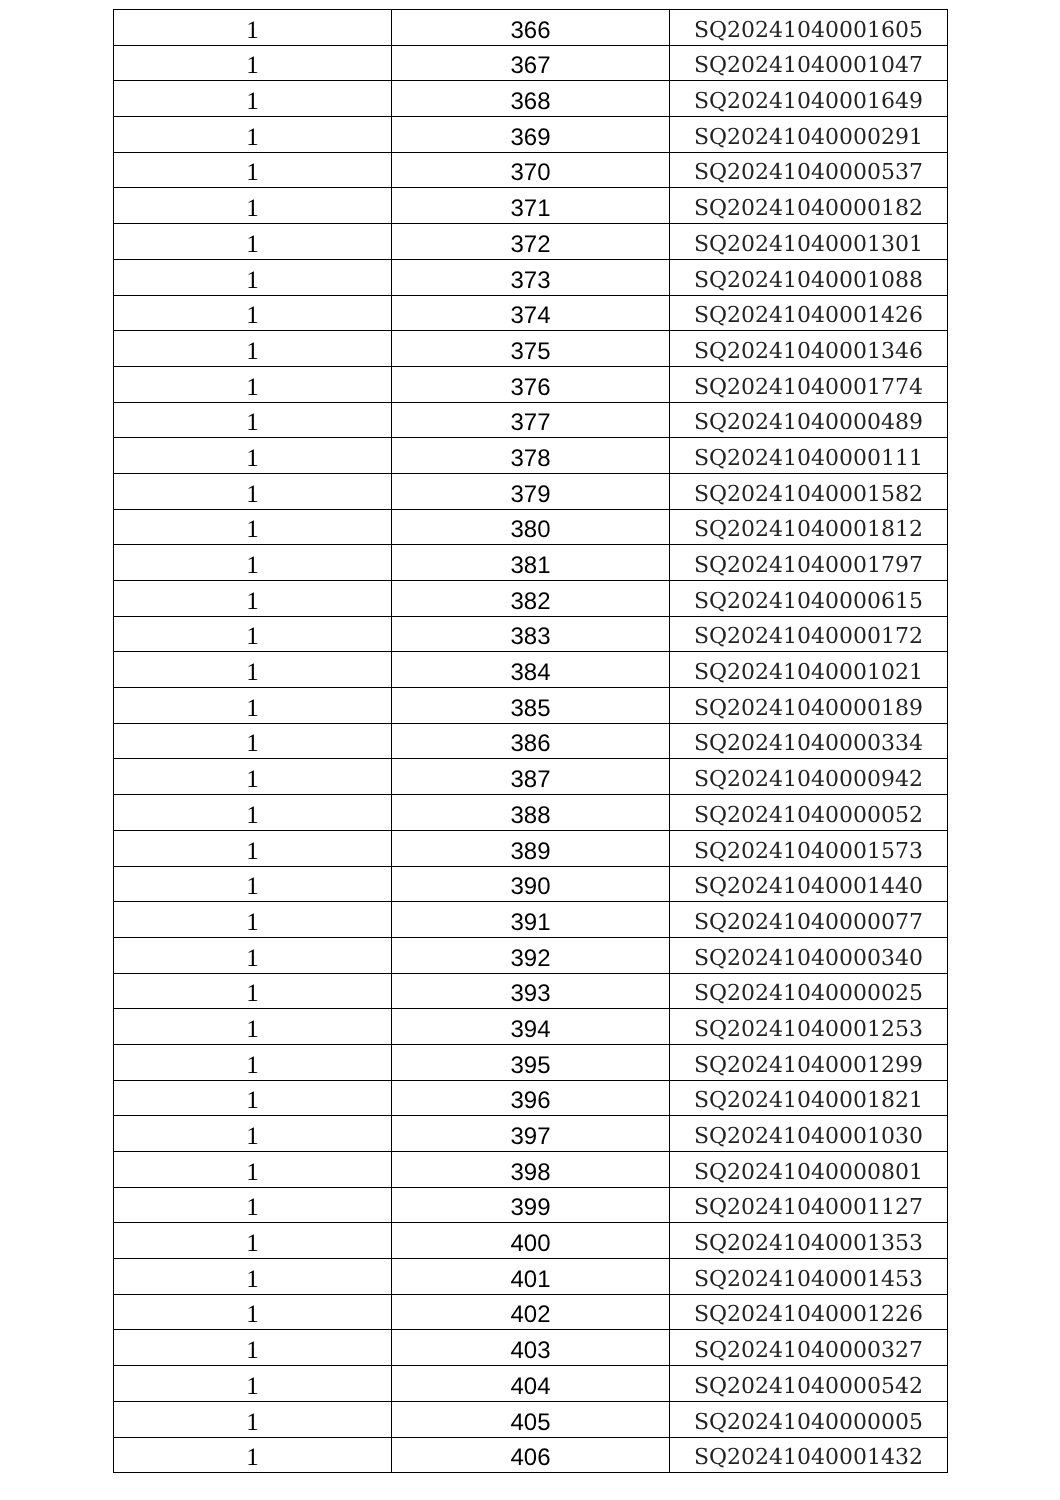| 1 | 366 | SQ20241040001605 |
| 1 | 367 | SQ20241040001047 |
| 1 | 368 | SQ20241040001649 |
| 1 | 369 | SQ20241040000291 |
| 1 | 370 | SQ20241040000537 |
| 1 | 371 | SQ20241040000182 |
| 1 | 372 | SQ20241040001301 |
| 1 | 373 | SQ20241040001088 |
| 1 | 374 | SQ20241040001426 |
| 1 | 375 | SQ20241040001346 |
| 1 | 376 | SQ20241040001774 |
| 1 | 377 | SQ20241040000489 |
| 1 | 378 | SQ20241040000111 |
| 1 | 379 | SQ20241040001582 |
| 1 | 380 | SQ20241040001812 |
| 1 | 381 | SQ20241040001797 |
| 1 | 382 | SQ20241040000615 |
| 1 | 383 | SQ20241040000172 |
| 1 | 384 | SQ20241040001021 |
| 1 | 385 | SQ20241040000189 |
| 1 | 386 | SQ20241040000334 |
| 1 | 387 | SQ20241040000942 |
| 1 | 388 | SQ20241040000052 |
| 1 | 389 | SQ20241040001573 |
| 1 | 390 | SQ20241040001440 |
| 1 | 391 | SQ20241040000077 |
| 1 | 392 | SQ20241040000340 |
| 1 | 393 | SQ20241040000025 |
| 1 | 394 | SQ20241040001253 |
| 1 | 395 | SQ20241040001299 |
| 1 | 396 | SQ20241040001821 |
| 1 | 397 | SQ20241040001030 |
| 1 | 398 | SQ20241040000801 |
| 1 | 399 | SQ20241040001127 |
| 1 | 400 | SQ20241040001353 |
| 1 | 401 | SQ20241040001453 |
| 1 | 402 | SQ20241040001226 |
| 1 | 403 | SQ20241040000327 |
| 1 | 404 | SQ20241040000542 |
| 1 | 405 | SQ20241040000005 |
| 1 | 406 | SQ20241040001432 |